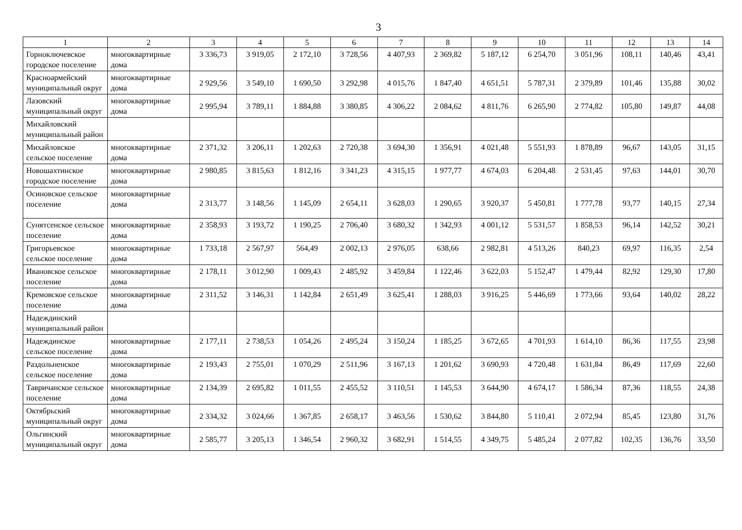3
| 1 | 2 | 3 | 4 | 5 | 6 | 7 | 8 | 9 | 10 | 11 | 12 | 13 | 14 |
| --- | --- | --- | --- | --- | --- | --- | --- | --- | --- | --- | --- | --- | --- |
| Горноключевское городское поселение | многоквартирные дома | 3 336,73 | 3 919,05 | 2 172,10 | 3 728,56 | 4 407,93 | 2 369,82 | 5 187,12 | 6 254,70 | 3 051,96 | 108,11 | 140,46 | 43,41 |
| Красноармейский муниципальный округ | многоквартирные дома | 2 929,56 | 3 549,10 | 1 690,50 | 3 292,98 | 4 015,76 | 1 847,40 | 4 651,51 | 5 787,31 | 2 379,89 | 101,46 | 135,88 | 30,02 |
| Лазовский муниципальный округ | многоквартирные дома | 2 995,94 | 3 789,11 | 1 884,88 | 3 380,85 | 4 306,22 | 2 084,62 | 4 811,76 | 6 265,90 | 2 774,82 | 105,80 | 149,87 | 44,08 |
| Михайловский муниципальный район | | | | | | | | | | | | | |
| Михайловское сельское поселение | многоквартирные дома | 2 371,32 | 3 206,11 | 1 202,63 | 2 720,38 | 3 694,30 | 1 356,91 | 4 021,48 | 5 551,93 | 1 878,89 | 96,67 | 143,05 | 31,15 |
| Новошахтинское городское поселение | многоквартирные дома | 2 980,85 | 3 815,63 | 1 812,16 | 3 341,23 | 4 315,15 | 1 977,77 | 4 674,03 | 6 204,48 | 2 531,45 | 97,63 | 144,01 | 30,70 |
| Осиновское сельское поселение | многоквартирные дома | 2 313,77 | 3 148,56 | 1 145,09 | 2 654,11 | 3 628,03 | 1 290,65 | 3 920,37 | 5 450,81 | 1 777,78 | 93,77 | 140,15 | 27,34 |
| Сунятсенское сельское поселение | многоквартирные дома | 2 358,93 | 3 193,72 | 1 190,25 | 2 706,40 | 3 680,32 | 1 342,93 | 4 001,12 | 5 531,57 | 1 858,53 | 96,14 | 142,52 | 30,21 |
| Григорьевское сельское поселение | многоквартирные дома | 1 733,18 | 2 567,97 | 564,49 | 2 002,13 | 2 976,05 | 638,66 | 2 982,81 | 4 513,26 | 840,23 | 69,97 | 116,35 | 2,54 |
| Ивановское сельское поселение | многоквартирные дома | 2 178,11 | 3 012,90 | 1 009,43 | 2 485,92 | 3 459,84 | 1 122,46 | 3 622,03 | 5 152,47 | 1 479,44 | 82,92 | 129,30 | 17,80 |
| Кремовское сельское поселение | многоквартирные дома | 2 311,52 | 3 146,31 | 1 142,84 | 2 651,49 | 3 625,41 | 1 288,03 | 3 916,25 | 5 446,69 | 1 773,66 | 93,64 | 140,02 | 28,22 |
| Надеждинский муниципальный район | | | | | | | | | | | | | |
| Надеждинское сельское поселение | многоквартирные дома | 2 177,11 | 2 738,53 | 1 054,26 | 2 495,24 | 3 150,24 | 1 185,25 | 3 672,65 | 4 701,93 | 1 614,10 | 86,36 | 117,55 | 23,98 |
| Раздольненское сельское поселение | многоквартирные дома | 2 193,43 | 2 755,01 | 1 070,29 | 2 511,96 | 3 167,13 | 1 201,62 | 3 690,93 | 4 720,48 | 1 631,84 | 86,49 | 117,69 | 22,60 |
| Тавричанское сельское поселение | многоквартирные дома | 2 134,39 | 2 695,82 | 1 011,55 | 2 455,52 | 3 110,51 | 1 145,53 | 3 644,90 | 4 674,17 | 1 586,34 | 87,36 | 118,55 | 24,38 |
| Октябрьский муниципальный округ | многоквартирные дома | 2 334,32 | 3 024,66 | 1 367,85 | 2 658,17 | 3 463,56 | 1 530,62 | 3 844,80 | 5 110,41 | 2 072,94 | 85,45 | 123,80 | 31,76 |
| Ольгинский муниципальный округ | многоквартирные дома | 2 585,77 | 3 205,13 | 1 346,54 | 2 960,32 | 3 682,91 | 1 514,55 | 4 349,75 | 5 485,24 | 2 077,82 | 102,35 | 136,76 | 33,50 |